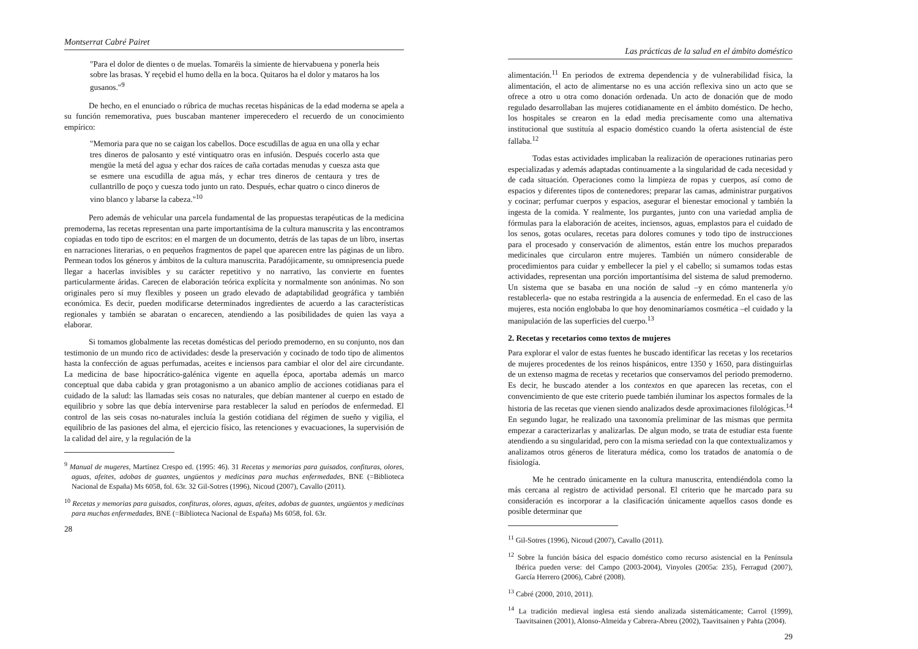Montserrat Cabré Pairet
"Para el dolor de dientes o de muelas. Tomaréis la simiente de hiervabuena y ponerla heis sobre las brasas. Y reçebid el humo della en la boca. Quitaros ha el dolor y mataros ha los gusanos."<sup>9</sup>
De hecho, en el enunciado o rúbrica de muchas recetas hispánicas de la edad moderna se apela a su función rememorativa, pues buscaban mantener imperecedero el recuerdo de un conocimiento empírico:
"Memoria para que no se caigan los cabellos. Doce escudillas de agua en una olla y echar tres dineros de palosanto y esté vintiquatro oras en infusión. Después cocerlo asta que mengüe la metá del agua y echar dos raíces de caña cortadas menudas y cuesza asta que se esmere una escudilla de agua más, y echar tres dineros de centaura y tres de cullantrillo de poço y cuesza todo junto un rato. Después, echar quatro o cinco dineros de vino blanco y labarse la cabeza."<sup>10</sup>
Pero además de vehicular una parcela fundamental de las propuestas terapéuticas de la medicina premoderna, las recetas representan una parte importantísima de la cultura manuscrita y las encontramos copiadas en todo tipo de escritos: en el margen de un documento, detrás de las tapas de un libro, insertas en narraciones literarias, o en pequeños fragmentos de papel que aparecen entre las páginas de un libro. Permean todos los géneros y ámbitos de la cultura manuscrita. Paradójicamente, su omnipresencia puede llegar a hacerlas invisibles y su carácter repetitivo y no narrativo, las convierte en fuentes particularmente áridas. Carecen de elaboración teórica explícita y normalmente son anónimas. No son originales pero sí muy flexibles y poseen un grado elevado de adaptabilidad geográfica y también económica. Es decir, pueden modificarse determinados ingredientes de acuerdo a las características regionales y también se abaratan o encarecen, atendiendo a las posibilidades de quien las vaya a elaborar.
Si tomamos globalmente las recetas domésticas del periodo premoderno, en su conjunto, nos dan testimonio de un mundo rico de actividades: desde la preservación y cocinado de todo tipo de alimentos hasta la confección de aguas perfumadas, aceites e inciensos para cambiar el olor del aire circundante. La medicina de base hipocrático-galénica vigente en aquella época, aportaba además un marco conceptual que daba cabida y gran protagonismo a un abanico amplio de acciones cotidianas para el cuidado de la salud: las llamadas seis cosas no naturales, que debían mantener al cuerpo en estado de equilibrio y sobre las que debía intervenirse para restablecer la salud en períodos de enfermedad. El control de las seis cosas no-naturales incluía la gestión cotidiana del régimen de sueño y vigilia, el equilibrio de las pasiones del alma, el ejercicio físico, las retenciones y evacuaciones, la supervisión de la calidad del aire, y la regulación de la
<sup>9</sup> Manual de mugeres, Martínez Crespo ed. (1995: 46). 31 Recetas y memorias para guisados, confituras, olores, aguas, afeites, adobas de guantes, ungüentos y medicinas para muchas enfermedades, BNE (=Biblioteca Nacional de España) Ms 6058, fol. 63r. 32 Gil-Sotres (1996), Nicoud (2007), Cavallo (2011).
<sup>10</sup> Recetas y memorias para guisados, confituras, olores, aguas, afeites, adobas de guantes, ungüentos y medicinas para muchas enfermedades, BNE (=Biblioteca Nacional de España) Ms 6058, fol. 63r.
28
Las prácticas de la salud en el ámbito doméstico
alimentación.<sup>11</sup> En periodos de extrema dependencia y de vulnerabilidad física, la alimentación, el acto de alimentarse no es una acción reflexiva sino un acto que se ofrece a otro u otra como donación ordenada. Un acto de donación que de modo regulado desarrollaban las mujeres cotidianamente en el ámbito doméstico. De hecho, los hospitales se crearon en la edad media precisamente como una alternativa institucional que sustituía al espacio doméstico cuando la oferta asistencial de éste fallaba.<sup>12</sup>
Todas estas actividades implicaban la realización de operaciones rutinarias pero especializadas y además adaptadas continuamente a la singularidad de cada necesidad y de cada situación. Operaciones como la limpieza de ropas y cuerpos, así como de espacios y diferentes tipos de contenedores; preparar las camas, administrar purgativos y cocinar; perfumar cuerpos y espacios, asegurar el bienestar emocional y también la ingesta de la comida. Y realmente, los purgantes, junto con una variedad amplia de fórmulas para la elaboración de aceites, inciensos, aguas, emplastos para el cuidado de los senos, gotas oculares, recetas para dolores comunes y todo tipo de instrucciones para el procesado y conservación de alimentos, están entre los muchos preparados medicinales que circularon entre mujeres. También un número considerable de procedimientos para cuidar y embellecer la piel y el cabello; si sumamos todas estas actividades, representan una porción importantísima del sistema de salud premoderno. Un sistema que se basaba en una noción de salud –y en cómo mantenerla y/o restablecerla- que no estaba restringida a la ausencia de enfermedad. En el caso de las mujeres, esta noción englobaba lo que hoy denominaríamos cosmética –el cuidado y la manipulación de las superficies del cuerpo.<sup>13</sup>
2. Recetas y recetarios como textos de mujeres
Para explorar el valor de estas fuentes he buscado identificar las recetas y los recetarios de mujeres procedentes de los reinos hispánicos, entre 1350 y 1650, para distinguirlas de un extenso magma de recetas y recetarios que conservamos del periodo premoderno. Es decir, he buscado atender a los contextos en que aparecen las recetas, con el convencimiento de que este criterio puede también iluminar los aspectos formales de la historia de las recetas que vienen siendo analizados desde aproximaciones filológicas.<sup>14</sup> En segundo lugar, he realizado una taxonomía preliminar de las mismas que permita empezar a caracterizarlas y analizarlas. De algun modo, se trata de estudiar esta fuente atendiendo a su singularidad, pero con la misma seriedad con la que contextualizamos y analizamos otros géneros de literatura médica, como los tratados de anatomía o de fisiología.
Me he centrado únicamente en la cultura manuscrita, entendiéndola como la más cercana al registro de actividad personal. El criterio que he marcado para su consideración es incorporar a la clasificación únicamente aquellos casos donde es posible determinar que
<sup>11</sup> Gil-Sotres (1996), Nicoud (2007), Cavallo (2011).
<sup>12</sup> Sobre la función básica del espacio doméstico como recurso asistencial en la Península Ibérica pueden verse: del Campo (2003-2004), Vinyoles (2005a: 235), Ferragud (2007), García Herrero (2006), Cabré (2008).
<sup>13</sup> Cabré (2000, 2010, 2011).
<sup>14</sup> La tradición medieval inglesa está siendo analizada sistemáticamente; Carrol (1999), Taavitsainen (2001), Alonso-Almeida y Cabrera-Abreu (2002), Taavitsainen y Pahta (2004).
29